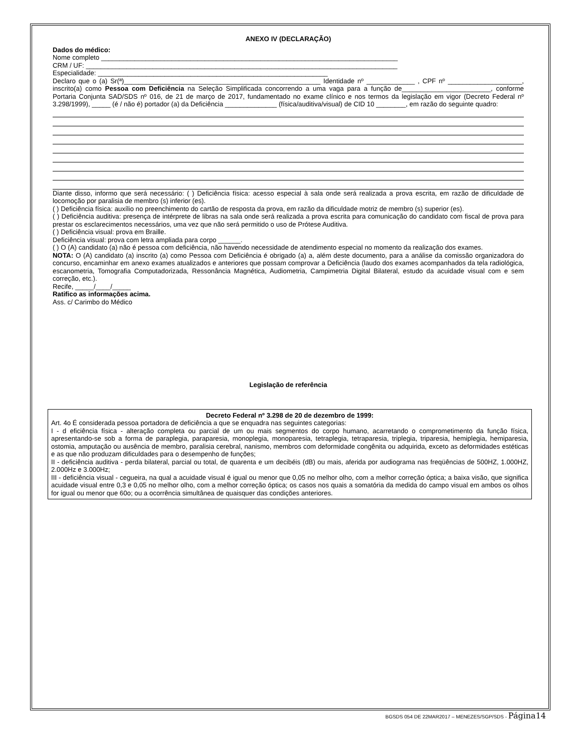ANEXO IV (DECLARAÇÃO)
Dados do médico:
Nome completo ________________________________________________________________________________
CRM / UF: ____________________________________________________________________________________
Especialidade: ______________________________________________________________
Declaro que o (a) Sr(ª)_____________________________________________________ Identidade nº _____________ , CPF nº ____________________, inscrito(a) como Pessoa com Deficiência na Seleção Simplificada concorrendo a uma vaga para a função de________________________, conforme Portaria Conjunta SAD/SDS nº 016, de 21 de março de 2017, fundamentado no exame clínico e nos termos da legislação em vigor (Decreto Federal nº 3.298/1999), _____ (é / não é) portador (a) da Deficiência ______________ (física/auditiva/visual) de CID 10 ________, em razão do seguinte quadro:
Diante disso, informo que será necessário: ( ) Deficiência física: acesso especial à sala onde será realizada a prova escrita, em razão de dificuldade de locomoção por paralisia de membro (s) inferior (es).
( ) Deficiência física: auxílio no preenchimento do cartão de resposta da prova, em razão da dificuldade motriz de membro (s) superior (es).
( ) Deficiência auditiva: presença de intérprete de libras na sala onde será realizada a prova escrita para comunicação do candidato com fiscal de prova para prestar os esclarecimentos necessários, uma vez que não será permitido o uso de Prótese Auditiva.
( ) Deficiência visual: prova em Braille.
Deficiência visual: prova com letra ampliada para corpo ______.
( ) O (A) candidato (a) não é pessoa com deficiência, não havendo necessidade de atendimento especial no momento da realização dos exames.
NOTA: O (A) candidato (a) inscrito (a) como Pessoa com Deficiência é obrigado (a) a, além deste documento, para a análise da comissão organizadora do concurso, encaminhar em anexo exames atualizados e anteriores que possam comprovar a Deficiência (laudo dos exames acompanhados da tela radiológica, escanometria, Tomografia Computadorizada, Ressonância Magnética, Audiometria, Campimetria Digital Bilateral, estudo da acuidade visual com e sem correção, etc.).
Recife, _____/____/_____
Ratifico as informações acima.
Ass. c/ Carimbo do Médico
Legislação de referência
Decreto Federal nº 3.298 de 20 de dezembro de 1999:
Art. 4o É considerada pessoa portadora de deficiência a que se enquadra nas seguintes categorias:
I - d eficiência física - alteração completa ou parcial de um ou mais segmentos do corpo humano, acarretando o comprometimento da função física, apresentando-se sob a forma de paraplegia, paraparesia, monoplegia, monoparesia, tetraplegia, tetraparesia, triplegia, triparesia, hemiplegia, hemiparesia, ostomia, amputação ou ausência de membro, paralisia cerebral, nanismo, membros com deformidade congênita ou adquirida, exceto as deformidades estéticas e as que não produzam dificuldades para o desempenho de funções;
II - deficiência auditiva - perda bilateral, parcial ou total, de quarenta e um decibéis (dB) ou mais, aferida por audiograma nas freqüências de 500HZ, 1.000HZ, 2.000Hz e 3.000Hz;
III - deficiência visual - cegueira, na qual a acuidade visual é igual ou menor que 0,05 no melhor olho, com a melhor correção óptica; a baixa visão, que significa acuidade visual entre 0,3 e 0,05 no melhor olho, com a melhor correção óptica; os casos nos quais a somatória da medida do campo visual em ambos os olhos for igual ou menor que 60o; ou a ocorrência simultânea de quaisquer das condições anteriores.
BGSDS 054 DE 22MAR2017 – MENEZES/SGP/SDS - Página14